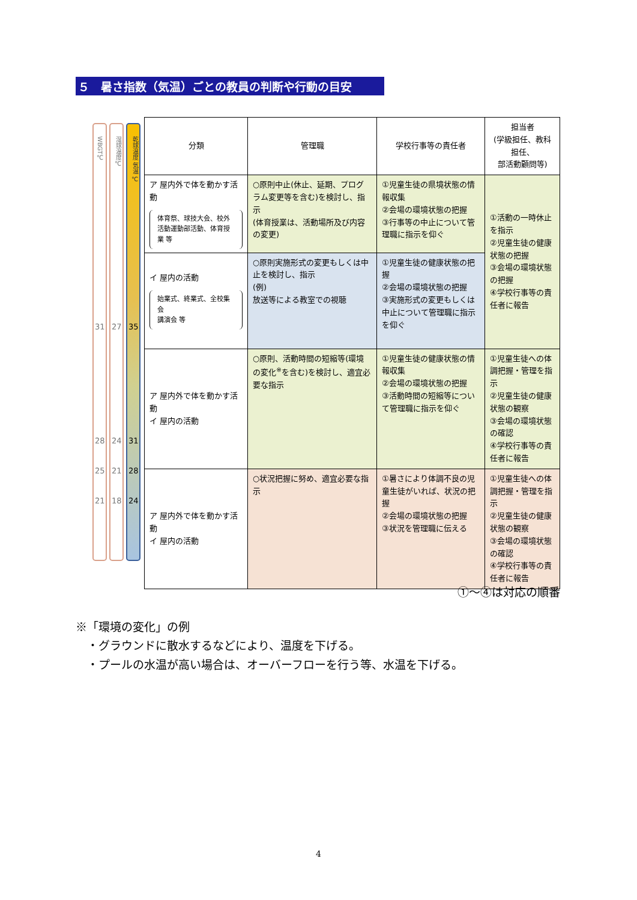５　暑さ指数（気温）ごとの教員の判断や行動の目安
WBGT℃
31
28
25
21
湿球温度℃
27
24
21
18
乾球温度 気温 ℃
35
31
28
24
| 分類 | 管理職 | 学校行事等の責任者 | 担当者 (学級担任、教科担任、 部活動顧問等) |
| --- | --- | --- | --- |
| ア 屋内外で体を動かす活動 体育祭、球技大会、校外活動運動部活動、体育授業 等 | ○原則中止(休止、延期、プログラム変更等を含む)を検討し、指示 (体育授業は、活動場所及び内容の変更) | ①児童生徒の県境状態の情報収集 ②会場の環境状態の把握 ③行事等の中止について管理職に指示を仰ぐ | ①活動の一時休止を指示 ②児童生徒の健康状態の把握 ③会場の環境状態の把握 ④学校行事等の責任者に報告 |
| イ 屋内の活動 始業式、終業式、全校集会 講演会 等 | ○原則実施形式の変更もしくは中止を検討し、指示 (例) 放送等による教室での視聴 | ①児童生徒の健康状態の把握 ②会場の環境状態の把握 ③実施形式の変更もしくは中止について管理職に指示を仰ぐ | |
| ア 屋内外で体を動かす活動 イ 屋内の活動 | ○原則、活動時間の短縮等(環境の変化<sup>※</sup>を含む)を検討し、適宜必要な指示 | ①児童生徒の健康状態の情報収集 ②会場の環境状態の把握 ③活動時間の短縮等について管理職に指示を仰ぐ | ①児童生徒への体調把握・管理を指示 ②児童生徒の健康状態の観察 ③会場の環境状態の確認 ④学校行事等の責任者に報告 |
| ア 屋内外で体を動かす活動 イ 屋内の活動 | ○状況把握に努め、適宜必要な指示 | ①暑さにより体調不良の児童生徒がいれば、状況の把握 ②会場の環境状態の把握 ③状況を管理職に伝える | ①児童生徒への体調把握・管理を指示 ②児童生徒の健康状態の観察 ③会場の環境状態の確認 ④学校行事等の責任者に報告 |
①～④は対応の順番
※「環境の変化」の例
　・グラウンドに散水するなどにより、温度を下げる。
　・プールの水温が高い場合は、オーバーフローを行う等、水温を下げる。
4